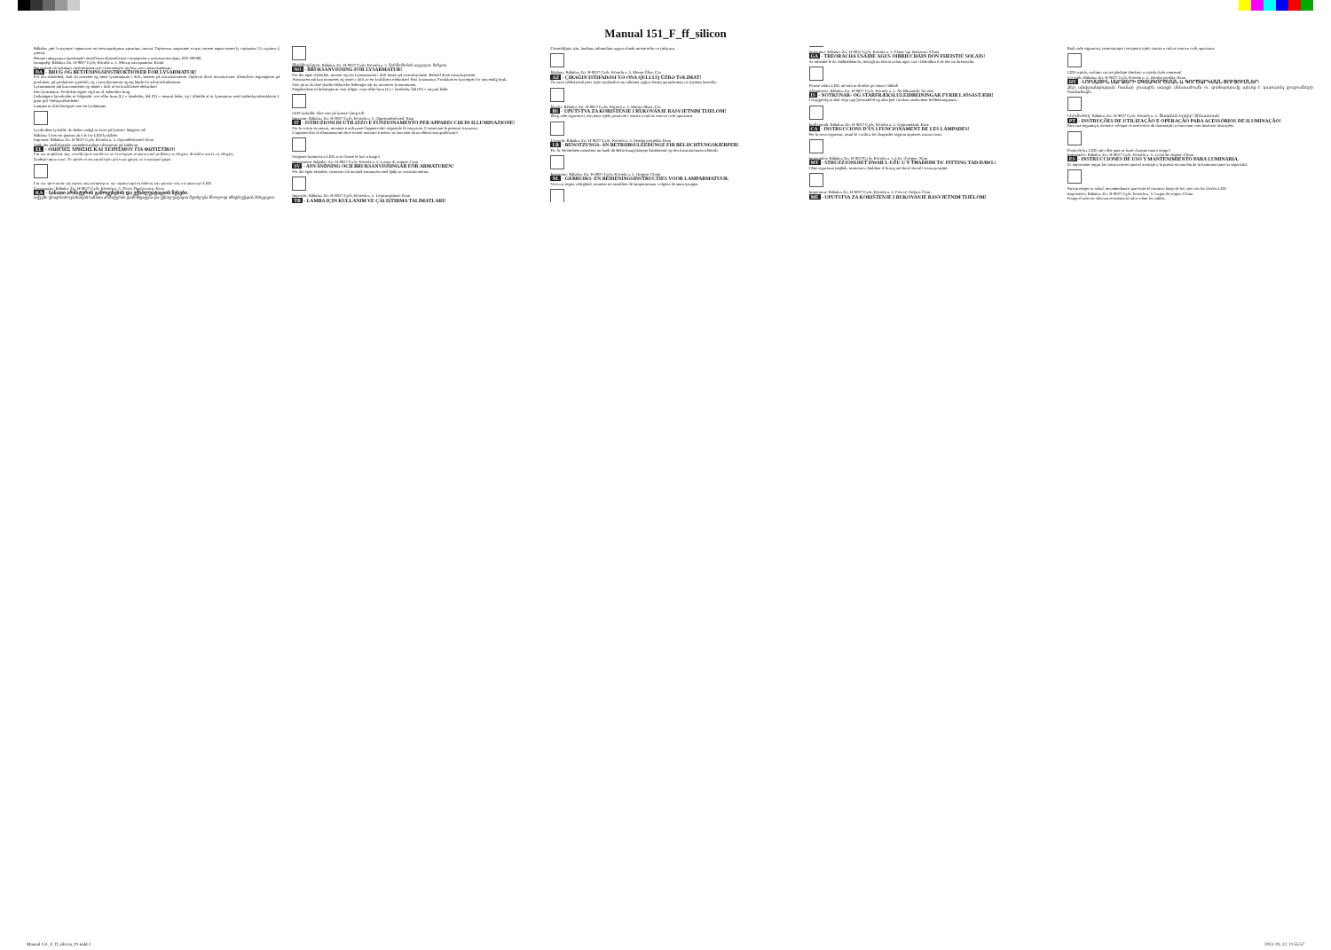Manual 151_F_ff_silicon
Rábalux дае 5-гадовую гарантыю на светладыёдныя крыніцы святла. Гарантыя пакрывае толькі хатняе карыстанне (у сярэднім 2,5 гадзіны ў дзень).
Нашая прадукцыя адпавядае патрэбным еўрапейскім стандартам у кожным выпадку (EN 60598)
Імпарцёр: Rábalux Zrt. H-9027 Győr, Körtefa u. 5. Месца паходжання: Кітай
Нацягніце на правады гарачатрывалую сілікон­авую трубку, што прыкладаецца.
DA - BRUG OG BETJENINGSINSTRUKTIONER FOR LYSARMATUR!
For din sikkerhed, skal du montere og sætte lysarmaturet i drift, baseret på instruktionerne. Opbevar disse instruktioner. Identificer tegningerne på produktet, på produktets typeskilt, og i instruktionerne og tag højde for advarselsteksterne.
Lysarmaturet må kun monteres og sættes i drift af en kvalificeret elektriker!
Fast lysarmatur. Produktet egner sig kun til indendørs brug.
Ledningens farvekoder er følgende: sort eller brun (L) = faseleder, blå (N) = neutral leder, og i tilfælde af et lysarmatur med støbeskyttelsesklasse I: grøn-gul =beskyttelsesleder
Lampen er ikke beregnet som en lysdæmper
Lysdiodens lyskilde, du bedes undgå at stirre på lysene i længere tid!
Rábalux Giver en garanti på 5 år for LED-lyskilder.
Importør: Rábalux Zrt. H-9027 Győr, Körtefa u. 5. Oprindelsessted: Kina
Træk det medfølgende varmebestandige silikonerør på kablerne.
EL - ΟΔΗΓΙΕΣ ΧΡΗΣΗΣ ΚΑΙ ΧΕΙΡΙΣΜΟΥ ΓΙΑ ΦΩΤΙΣΤΙΚΟ!
Για την ασφάλειά σας, τοποθετήστε και θέστε σε λειτουργία το φωτιστικό με βάση τις οδηγίες. Φυλάξτε αυτές τις οδηγίες.
Σταθερό φωτιστικό. Το προϊόν είναι κατάλληλο μόνο για χρήση σε εσωτερικό χώρο.
Για την προστασία της υγείας σας αποφεύγετε την παρατεταμένη έκθεση των ματιών σας στο φωτισμό LED.
Εισαγωγέας: Rábalux Zrt. H-9027 Győr, Körtefa u. 5. Τόπος Προέλευσης: Κίνα
KA - სანათი არმატურის გამოყენების და ექსპლუატაციის წესები.
თქვენი უსაფრთხოებისთვის სანათი არმატურის დამონტაჟება და ექსპლუატაცია შეიძლება მხოლოდ ინსტრუქციის მიხედვით.
მწარმოებელი: Rábalux Zrt. H-9027 Győr, Körtefa u. 5. წარმოშობის ადგილი: ჩინეთი
NO - BRUKSANVISNING FOR LYSARMATUR!
For din egen sikkerhet, monter og sett lysarmaturen i drift basert på instruksjonene. Behold disse instruksjonene.
Armaturen må kun monteres og settes i drift av en kvalifisert elektriker! Fast lysarmatur. Produktet er kun egnet for innvendig bruk.
Pass på at du ikke skader elektriske ledninger når du monterer lysarmaturen.
Fargekodene til ledningen er som følger: svart eller brun (L) = faseleder, blå (N) = nøytral leder
LED-lyskilde: ikke stirr på lysene i lang tid!
Importør: Rábalux Zrt. H-9027 Győr, Körtefa u. 5. Opprinnelsessted: Kina
IT - ISTRUZIONI DI UTILIZZO E FUNZIONAMENTO PER APPARECCHI DI ILLUMINAZIONE!
Per la vostra sicurezza, montare e utilizzare l'apparecchio seguendo le istruzioni. Conservare le presenti istruzioni.
L'apparecchio di illuminazione deve essere montato e messo in funzione da un elettricista qualificato!
Sorgente luminosa a LED: non fissare le luci a lungo!
Importatore: Rábalux Zrt. H-9027 Győr, Körtefa u. 5. Luogo di origine: Cina
SV - ANVÄNDNING OCH BRUKSANVISNINGAR FÖR ARMATUREN!
För din egen säkerhet, montera och använd armaturen med hjälp av instruktionerna.
Importör: Rábalux Zrt. H-9027 Győr, Körtefa u. 5. Ursprungsland: Kina
TR - LAMBA IÇIN KULLANIM VE ÇALIŞTIRMA TALIMATLARI!
Güvenliğiniz için, lambayı talimatlara uygun olarak monte edin ve çalıştırın.
İthalatçı: Rábalux Zrt. H-9027 Győr, Körtefa u. 5. Menşe Ülke: Çin
AZ - ÇIRAĞIN ISTIFADƏSI VƏ ONA QULLUQ ÜZRƏ TƏLIMAT!
Öz şəxsi təhlükəsizliyiniz üçün işıqlandırıcını təlimata uyğun olaraq quraşdırmaq və qoşmaq lazımdır.
İdxalçı: Rábalux Zrt. H-9027 Győr, Körtefa u. 5. Mənşə ölkəsi: Çin
BS - UPUTSTVA ZA KORIŠTENJE I RUKOVANJE RASVJETNIM TIJELOM!
Zbog vaše sigurnosti, rasvjetno tijelo postavite i stavite u rad na osnovu ovih uputstava.
Uvoznik: Rábalux Zrt. H-9027 Győr, Körtefa u. 5. Zemlja porijekla: Kina
LB - BENOTZUNGS- AN BETRIIBSULEEDUNGE FIR BELIICHTUNGSKIERPER!
Fir Är Sécherheet montéiert an huelt de Beliichtungskierper baséierend op den Instruktiounen a Betrib.
Importeur: Rábalux Zrt. H-9027 Győr, Körtefa u. 5. Origine: China
NL - GEBRUIKS- EN BEDIENINGSINSTRUCTIES VOOR LAMPARMATUUR.
Voor uw eigen veiligheid, monteer en installeer de lamparmatuur volgens de aanwijzingen.
Importeur: Rábalux Zrt. H-9027 Győr, Körtefa u. 5. Plaats van herkomst: China
GA - TREORACHA ÚSÁIDE AGUS OIBRIÚCHÁIN DON FHEISTIÚ SOLAIS!
Ar mhaithe le do shábháilteacht, feistigh an feistiú solais agus cuir i bhfeidhm é de réir na dtreoracha.
Foinse solais LED, ná stán ar shoilse go ceann i bhfad!
Allmaireoir: Rábalux Zrt. H-9027 Győr, Körtefa u. 5. Áit Bhunaidh: An tSín
IS - NOTKUNAR- OG STARFRÆKSLULEIÐBEININGAR FYRIR LJÓSASTÆÐI!
Í öryggisskyni skal setja upp ljósastæðið og taka það í notkun samkvæmt leiðbeiningunum.
Innflytjandi: Rábalux Zrt. H-9027 Győr, Körtefa u. 5. Upprunaland: Kína
CA - INSTRUCCIONS D'ÚS I FUNCIONAMENT DE LES LÀMPADES!
Per la seva seguretat, instal·le i utilitzi les làmpades seguint aquestes instruccions.
Importador: Rábalux Zrt. H-9027Győr, Körtefa u. 5. Lloc d'origen: Xina
MT - STRUZZJONIJIET DWAR L-UŻU U T-TĦADDIM TA' FITTING TAD-DAWL!
Għas-sigurezza tiegħek, immonta u ħaddem il-fitting tad-dawl skond l-istruzzjonijiet.
Importatur: Rábalux Zrt. H-9027 Győr, Körtefa u. 5. Post ta' Oriġini: Ċina
ME - UPUTSTVA ZA KORIŠTENJE I RUKOVANJE RASVJETNIM TIJELOM!
Radi vaše sigurnosti, namontirajte i rasvjetno tijelo stavite u rad na osnovu ovih uputstava.
LED svjetlo, molimo vas ne gledajte direktno u svjetla duže vremena!
Uvoznik: Rábalux Zrt. H-9027 Győr, Körtefa u. 5. Zemlja porekla: Kina
HY - ԼՈՒՍԱՅԻՆ ՍԱՐՔԵՐԻ ՕԳՏԱԳՈՐԾՄԱՆ և ԳՈՐԾԱՐԿՄԱՆ ՑՈՒՑՈՒՄՆԵՐ:
Ձեր անվտանգության համար լուսային սարքի մոնտաժումն ու գործարկումը պետք է կատարել ցուցումների համաձայն:
Ներմուծող՝ Rábalux Zrt. H-9027 Győr, Körtefa u. 5. Ծագման երկիր՝ Չինաստան
PT - INSTRUÇÕES DE UTILIZAÇÃO E OPERAÇÃO PARA ACESSÓRIOS DE ILUMINAÇÃO!
Para sua segurança, monte e coloque os acessórios de iluminação a funcionar com base nas instruções.
Fonte de luz LED, não olhe para as luzes durante muito tempo!
Importador: Rábalux Zrt. H-9027 Győr, Körtefa u. 5. Local de origem: China
ES - INSTRUCCIONES DE USO Y MANTENIMIENTO PARA LUMINARIA.
Es importante seguir las instrucciones para el montaje y la puesta en marcha de la luminaria para su seguridad.
Para proteger su salud, recomendamos que evite el contacto largo de los ojos con los diodos LED.
Importador: Rábalux Zrt. H-9027 Győr, Körtefa u. 5. Lugar de origen: China
Ponga el tubo en silicona resistente al calor sobre los cables.
Manual 151_F_ff_silicon_01.indd 2 2023. 03. 22. 11:55:57